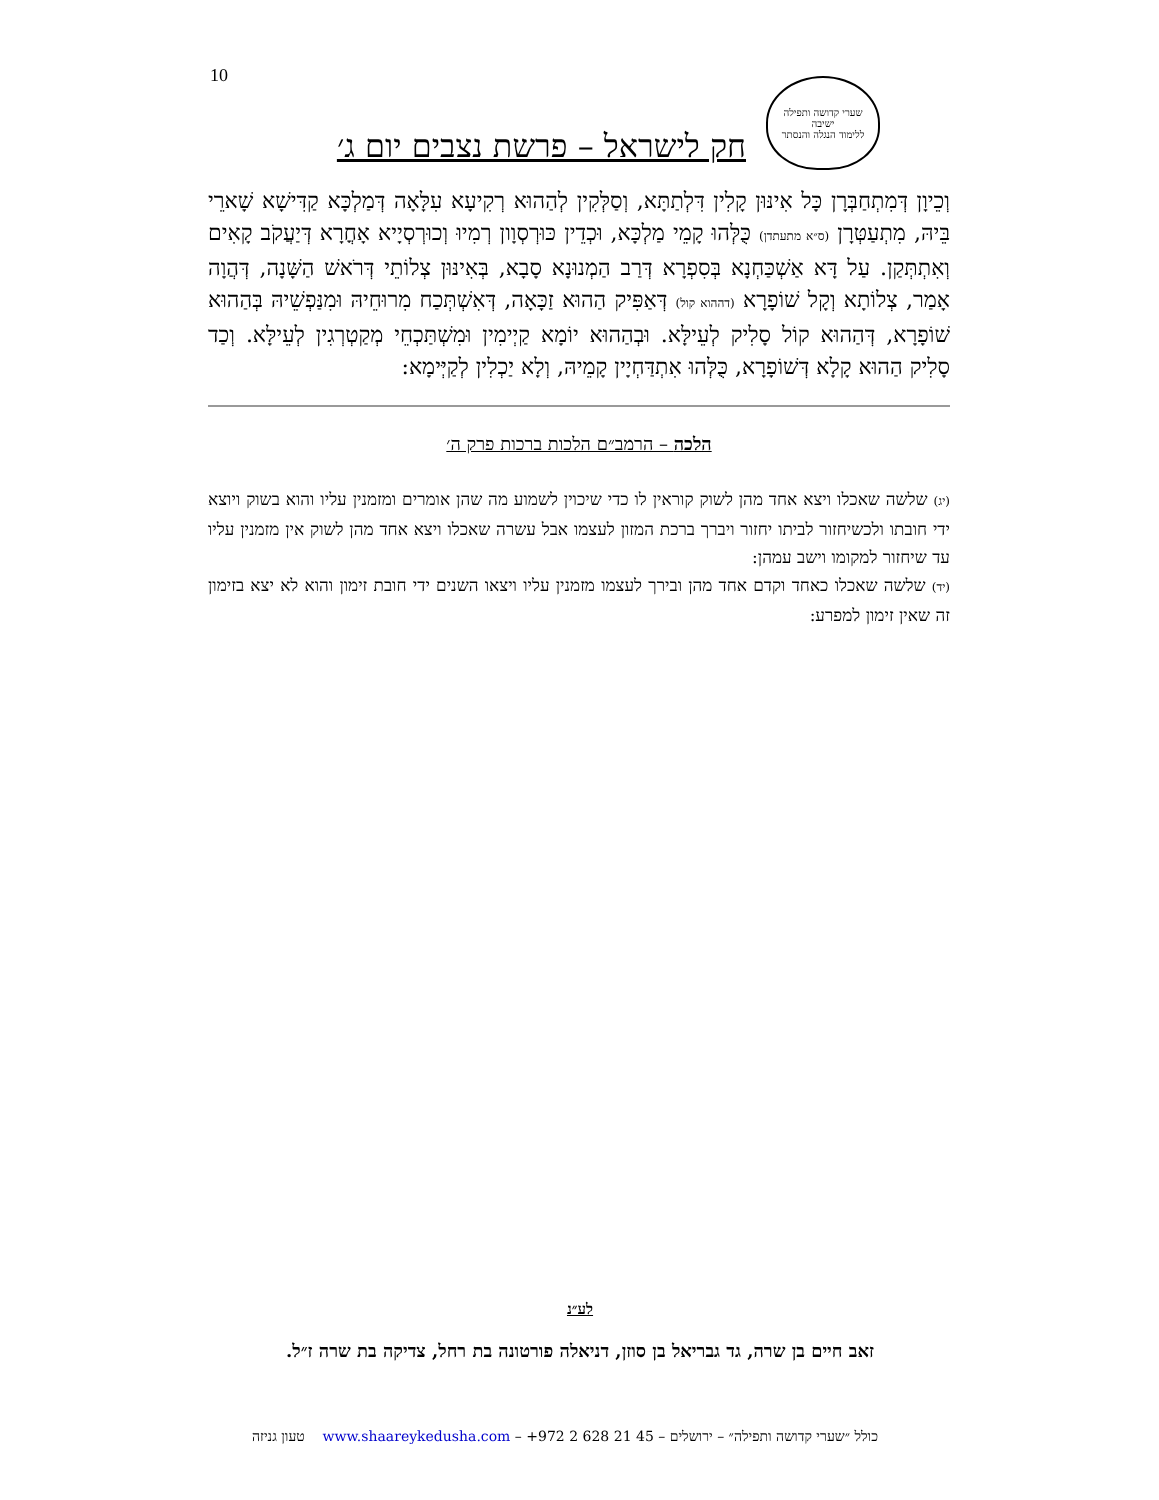10
שערי קדושה ותפילה
ישיבה
ללימוד הנגלה והנסתר
חק לישראל – פרשת נצבים יום ג׳
וְכֵיוָן דְּמִתְחַבְּרָן כָּל אִינּוּן קָלִין דִּלְתַתָּא, וְסַלְּקִין לְהַהוּא רְקִיעָא עִלָּאָה דְּמַלְכָּא קַדִּישָׁא שָׁארֵי בֵּיהּ, מִתְעַטְּרָן (ס״א מתעתדן) כֻּלְּהוּ קָמֵי מַלְכָּא, וּכְדֵין כּוּרְסְוָון רְמִיוּ וְכוּרְסְיָיא אָחֳרָא דְּיַעֲקֹב קָאִים וְאִתְתְּקַן. עַל דָּא אַשְׁכַּחְנָא בְּסִפְרָא דְּרַב הַמְנוּנָא סָבָא, בְּאִינּוּן צְלוֹתֵי דְּרֹאשׁ הַשָּׁנָה, דְּהֲוָה אָמַר, צְלוֹתָא וְקָל שׁוֹפָרָא (דההוא קול) דְּאַפִּיק הַהוּא זַכָּאָה, דְּאִשְׁתְּכַח מִרוּחֵיהּ וּמִנַּפְשֵׁיהּ בְּהַהוּא שׁוֹפָרָא, דְּהַהוּא קוֹל סָלִיק לְעֵילָּא. וּבְהַהוּא יוֹמָא קַיְימִין וּמִשְׁתַּכְחֵי מְקַטְרְגִין לְעֵילָּא. וְכַד סָלִיק הַהוּא קָלָא דְּשׁוֹפָרָא, כֻּלְּהוּ אִתְדַּחְיָין קָמֵיהּ, וְלָא יַכְלִין לְקַיְּימָא:
הלכה – הרמב״ם הלכות ברכות פרק ה׳
(יג) שלשה שאכלו ויצא אחד מהן לשוק קוראין לו כדי שיכוין לשמוע מה שהן אומרים ומזמנין עליו והוא בשוק ויוצא ידי חובתו ולכשיחזור לביתו יחזור ויברך ברכת המזון לעצמו אבל עשרה שאכלו ויצא אחד מהן לשוק אין מזמנין עליו עד שיחזור למקומו וישב עמהן:
(יד) שלשה שאכלו כאחד וקדם אחד מהן ובירך לעצמו מזמנין עליו ויצאו השנים ידי חובת זימון והוא לא יצא בזימון זה שאין זימון למפרע:
לע״נ
זאב חיים בן שרה, גד גבריאל בן סוזן, דניאלה פורטונה בת רחל, צדיקה בת שרה ז״ל.
כולל ״שערי קדושה ותפילה״ – ירושלים – +972 2 628 21 45 – www.shaareykedusha.com טעון גניזה